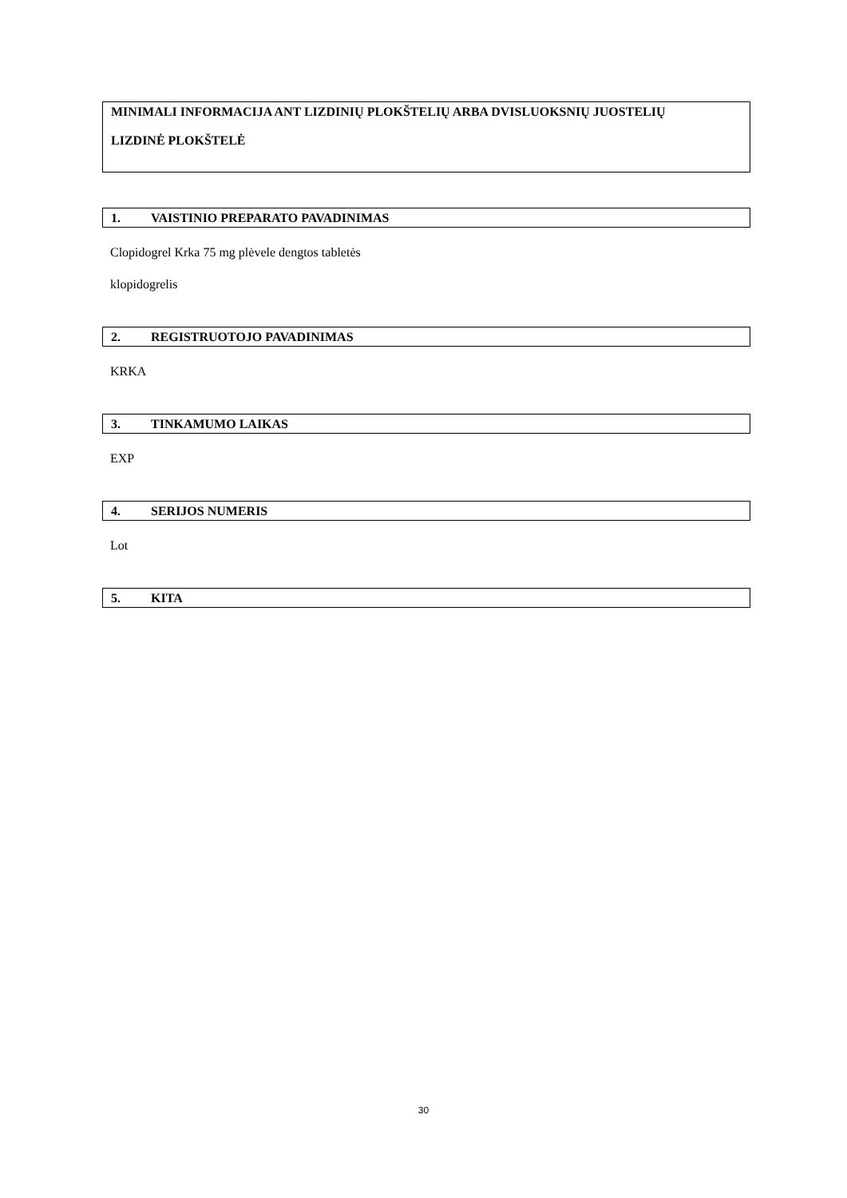MINIMALI INFORMACIJA ANT LIZDINIŲ PLOKŠTELIŲ ARBA DVISLUOKSNIŲ JUOSTELIŲ
LIZDINĖ PLOKŠTELĖ
1. VAISTINIO PREPARATO PAVADINIMAS
Clopidogrel Krka 75 mg plėvele dengtos tabletės
klopidogrelis
2. REGISTRUOTOJO PAVADINIMAS
KRKA
3. TINKAMUMO LAIKAS
EXP
4. SERIJOS NUMERIS
Lot
5. KITA
30